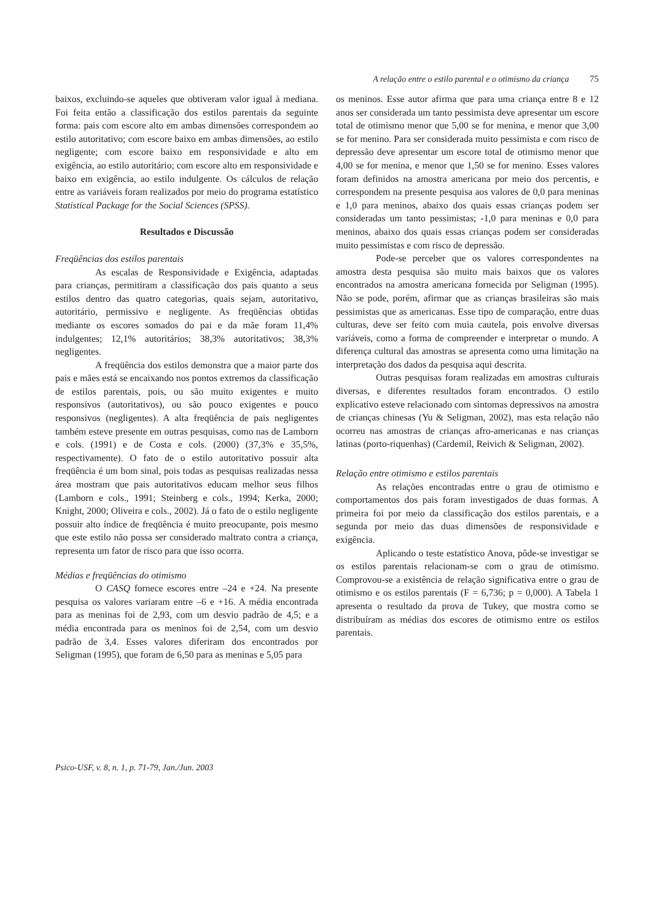A relação entre o estilo parental e o otimismo da criança 75
baixos, excluindo-se aqueles que obtiveram valor igual à mediana. Foi feita então a classificação dos estilos parentais da seguinte forma: pais com escore alto em ambas dimensões correspondem ao estilo autoritativo; com escore baixo em ambas dimensões, ao estilo negligente; com escore baixo em responsividade e alto em exigência, ao estilo autoritário; com escore alto em responsividade e baixo em exigência, ao estilo indulgente. Os cálculos de relação entre as variáveis foram realizados por meio do programa estatístico Statistical Package for the Social Sciences (SPSS).
Resultados e Discussão
Freqüências dos estilos parentais
As escalas de Responsividade e Exigência, adaptadas para crianças, permitiram a classificação dos pais quanto a seus estilos dentro das quatro categorias, quais sejam, autoritativo, autoritário, permissivo e negligente. As freqüências obtidas mediante os escores somados do pai e da mãe foram 11,4% indulgentes; 12,1% autoritários; 38,3% autoritativos; 38,3% negligentes.
A freqüência dos estilos demonstra que a maior parte dos pais e mães está se encaixando nos pontos extremos da classificação de estilos parentais, pois, ou são muito exigentes e muito responsivos (autoritativos), ou são pouco exigentes e pouco responsivos (negligentes). A alta freqüência de pais negligentes também esteve presente em outras pesquisas, como nas de Lamborn e cols. (1991) e de Costa e cols. (2000) (37,3% e 35,5%, respectivamente). O fato de o estilo autoritativo possuir alta freqüência é um bom sinal, pois todas as pesquisas realizadas nessa área mostram que pais autoritativos educam melhor seus filhos (Lamborn e cols., 1991; Steinberg e cols., 1994; Kerka, 2000; Knight, 2000; Oliveira e cols., 2002). Já o fato de o estilo negligente possuir alto índice de freqüência é muito preocupante, pois mesmo que este estilo não possa ser considerado maltrato contra a criança, representa um fator de risco para que isso ocorra.
Médias e freqüências do otimismo
O CASQ fornece escores entre –24 e +24. Na presente pesquisa os valores variaram entre –6 e +16. A média encontrada para as meninas foi de 2,93, com um desvio padrão de 4,5; e a média encontrada para os meninos foi de 2,54, com um desvio padrão de 3,4. Esses valores diferiram dos encontrados por Seligman (1995), que foram de 6,50 para as meninas e 5,05 para
os meninos. Esse autor afirma que para uma criança entre 8 e 12 anos ser considerada um tanto pessimista deve apresentar um escore total de otimismo menor que 5,00 se for menina, e menor que 3,00 se for menino. Para ser considerada muito pessimista e com risco de depressão deve apresentar um escore total de otimismo menor que 4,00 se for menina, e menor que 1,50 se for menino. Esses valores foram definidos na amostra americana por meio dos percentis, e correspondem na presente pesquisa aos valores de 0,0 para meninas e 1,0 para meninos, abaixo dos quais essas crianças podem ser consideradas um tanto pessimistas; -1,0 para meninas e 0,0 para meninos, abaixo dos quais essas crianças podem ser consideradas muito pessimistas e com risco de depressão.
Pode-se perceber que os valores correspondentes na amostra desta pesquisa são muito mais baixos que os valores encontrados na amostra americana fornecida por Seligman (1995). Não se pode, porém, afirmar que as crianças brasileiras são mais pessimistas que as americanas. Esse tipo de comparação, entre duas culturas, deve ser feito com muia cautela, pois envolve diversas variáveis, como a forma de compreender e interpretar o mundo. A diferença cultural das amostras se apresenta como uma limitação na interpretação dos dados da pesquisa aqui descrita.
Outras pesquisas foram realizadas em amostras culturais diversas, e diferentes resultados foram encontrados. O estilo explicativo esteve relacionado com sintomas depressivos na amostra de crianças chinesas (Yu & Seligman, 2002), mas esta relação não ocorreu nas amostras de crianças afro-americanas e nas crianças latinas (porto-riquenhas) (Cardemil, Reivich & Seligman, 2002).
Relação entre otimismo e estilos parentais
As relações encontradas entre o grau de otimismo e comportamentos dos pais foram investigados de duas formas. A primeira foi por meio da classificação dos estilos parentais, e a segunda por meio das duas dimensões de responsividade e exigência.
Aplicando o teste estatístico Anova, pôde-se investigar se os estilos parentais relacionam-se com o grau de otimismo. Comprovou-se a existência de relação significativa entre o grau de otimismo e os estilos parentais (F = 6,736; p = 0,000). A Tabela 1 apresenta o resultado da prova de Tukey, que mostra como se distribuíram as médias dos escores de otimismo entre os estilos parentais.
Psico-USF, v. 8, n. 1, p. 71-79, Jan./Jun. 2003